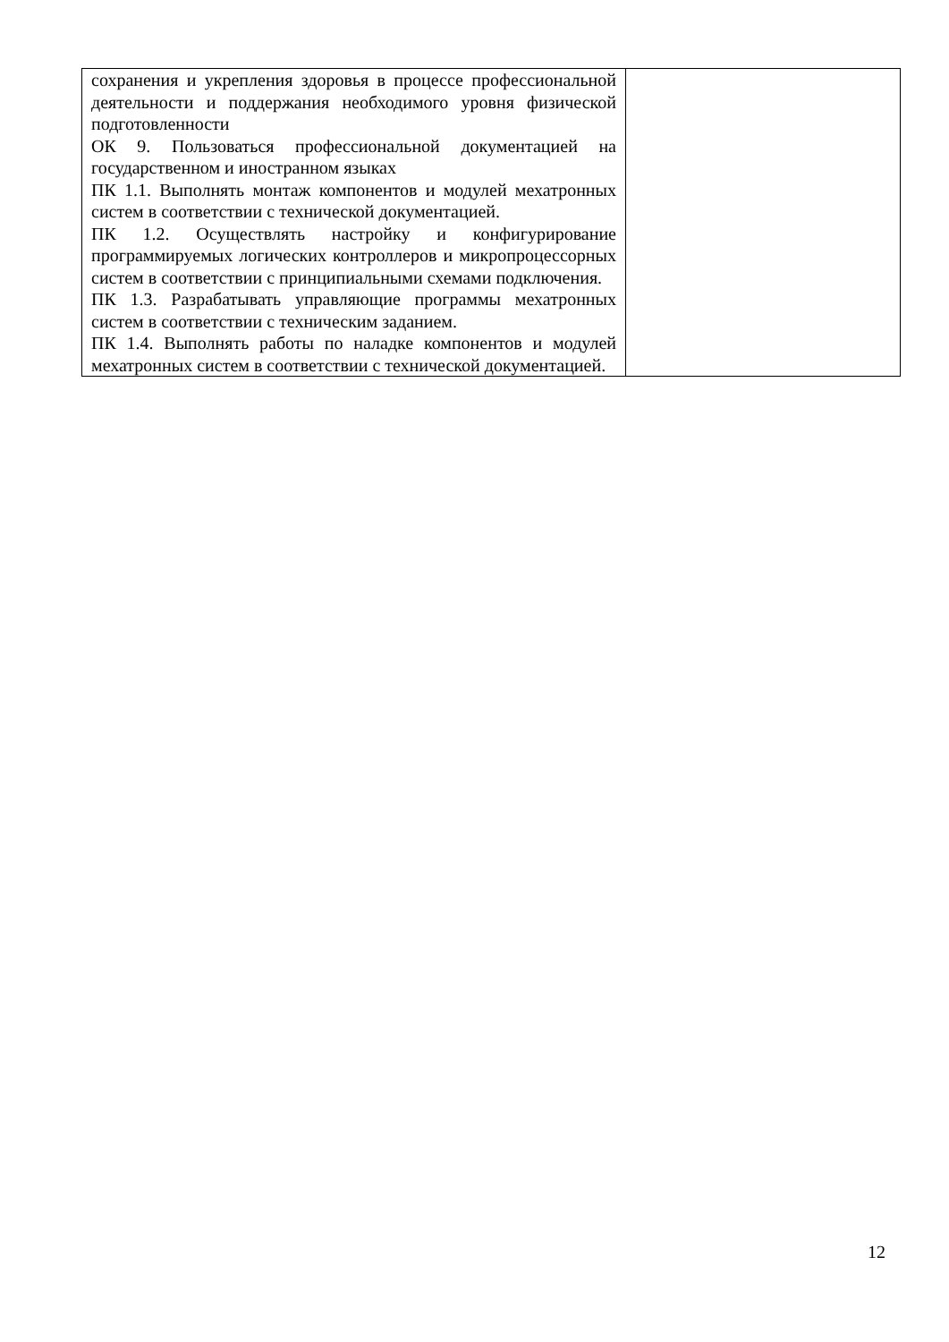| сохранения и укрепления здоровья в процессе профессиональной деятельности и поддержания необходимого уровня физической подготовленности ОК 9. Пользоваться профессиональной документацией на государственном и иностранном языках ПК 1.1. Выполнять монтаж компонентов и модулей мехатронных систем в соответствии с технической документацией. ПК 1.2. Осуществлять настройку и конфигурирование программируемых логических контроллеров и микропроцессорных систем в соответствии с принципиальными схемами подключения. ПК 1.3. Разрабатывать управляющие программы мехатронных систем в соответствии с техническим заданием. ПК 1.4. Выполнять работы по наладке компонентов и модулей мехатронных систем в соответствии с технической документацией. | |
12